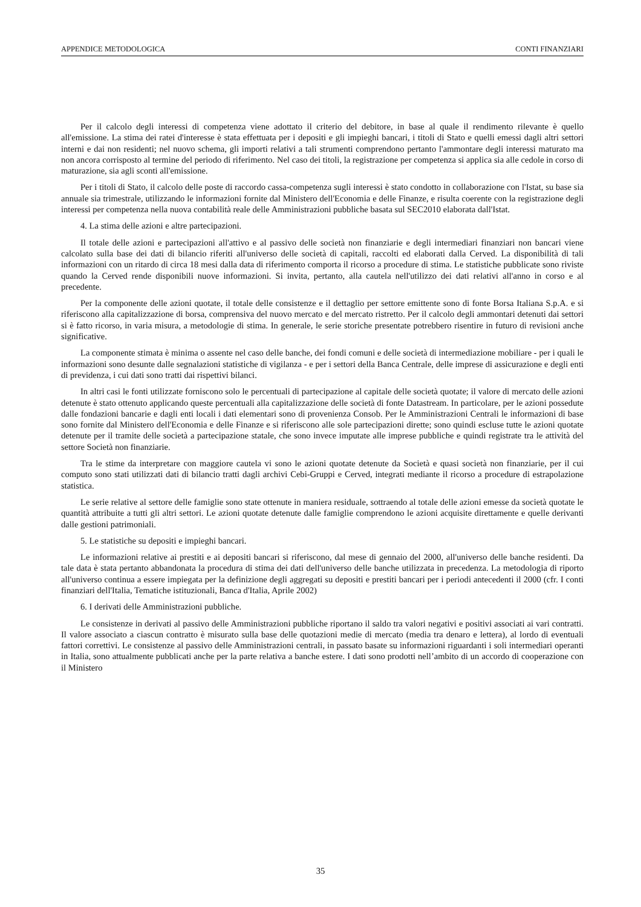APPENDICE METODOLOGICA CONTI FINANZIARI
Per il calcolo degli interessi di competenza viene adottato il criterio del debitore, in base al quale il rendimento rilevante è quello all'emissione. La stima dei ratei d'interesse è stata effettuata per i depositi e gli impieghi bancari, i titoli di Stato e quelli emessi dagli altri settori interni e dai non residenti; nel nuovo schema, gli importi relativi a tali strumenti comprendono pertanto l'ammontare degli interessi maturato ma non ancora corrisposto al termine del periodo di riferimento. Nel caso dei titoli, la registrazione per competenza si applica sia alle cedole in corso di maturazione, sia agli sconti all'emissione.
Per i titoli di Stato, il calcolo delle poste di raccordo cassa-competenza sugli interessi è stato condotto in collaborazione con l'Istat, su base sia annuale sia trimestrale, utilizzando le informazioni fornite dal Ministero dell'Economia e delle Finanze, e risulta coerente con la registrazione degli interessi per competenza nella nuova contabilità reale delle Amministrazioni pubbliche basata sul SEC2010 elaborata dall'Istat.
4. La stima delle azioni e altre partecipazioni.
Il totale delle azioni e partecipazioni all'attivo e al passivo delle società non finanziarie e degli intermediari finanziari non bancari viene calcolato sulla base dei dati di bilancio riferiti all'universo delle società di capitali, raccolti ed elaborati dalla Cerved. La disponibilità di tali informazioni con un ritardo di circa 18 mesi dalla data di riferimento comporta il ricorso a procedure di stima. Le statistiche pubblicate sono riviste quando la Cerved rende disponibili nuove informazioni. Si invita, pertanto, alla cautela nell'utilizzo dei dati relativi all'anno in corso e al precedente.
Per la componente delle azioni quotate, il totale delle consistenze e il dettaglio per settore emittente sono di fonte Borsa Italiana S.p.A. e si riferiscono alla capitalizzazione di borsa, comprensiva del nuovo mercato e del mercato ristretto. Per il calcolo degli ammontari detenuti dai settori si è fatto ricorso, in varia misura, a metodologie di stima. In generale, le serie storiche presentate potrebbero risentire in futuro di revisioni anche significative.
La componente stimata è minima o assente nel caso delle banche, dei fondi comuni e delle società di intermediazione mobiliare - per i quali le informazioni sono desunte dalle segnalazioni statistiche di vigilanza - e per i settori della Banca Centrale, delle imprese di assicurazione e degli enti di previdenza, i cui dati sono tratti dai rispettivi bilanci.
In altri casi le fonti utilizzate forniscono solo le percentuali di partecipazione al capitale delle società quotate; il valore di mercato delle azioni detenute è stato ottenuto applicando queste percentuali alla capitalizzazione delle società di fonte Datastream. In particolare, per le azioni possedute dalle fondazioni bancarie e dagli enti locali i dati elementari sono di provenienza Consob. Per le Amministrazioni Centrali le informazioni di base sono fornite dal Ministero dell'Economia e delle Finanze e si riferiscono alle sole partecipazioni dirette; sono quindi escluse tutte le azioni quotate detenute per il tramite delle società a partecipazione statale, che sono invece imputate alle imprese pubbliche e quindi registrate tra le attività del settore Società non finanziarie.
Tra le stime da interpretare con maggiore cautela vi sono le azioni quotate detenute da Società e quasi società non finanziarie, per il cui computo sono stati utilizzati dati di bilancio tratti dagli archivi Cebi-Gruppi e Cerved, integrati mediante il ricorso a procedure di estrapolazione statistica.
Le serie relative al settore delle famiglie sono state ottenute in maniera residuale, sottraendo al totale delle azioni emesse da società quotate le quantità attribuite a tutti gli altri settori. Le azioni quotate detenute dalle famiglie comprendono le azioni acquisite direttamente e quelle derivanti dalle gestioni patrimoniali.
5. Le statistiche su depositi e impieghi bancari.
Le informazioni relative ai prestiti e ai depositi bancari si riferiscono, dal mese di gennaio del 2000, all'universo delle banche residenti. Da tale data è stata pertanto abbandonata la procedura di stima dei dati dell'universo delle banche utilizzata in precedenza. La metodologia di riporto all'universo continua a essere impiegata per la definizione degli aggregati su depositi e prestiti bancari per i periodi antecedenti il 2000 (cfr. I conti finanziari dell'Italia, Tematiche istituzionali, Banca d'Italia, Aprile 2002)
6. I derivati delle Amministrazioni pubbliche.
Le consistenze in derivati al passivo delle Amministrazioni pubbliche riportano il saldo tra valori negativi e positivi associati ai vari contratti. Il valore associato a ciascun contratto è misurato sulla base delle quotazioni medie di mercato (media tra denaro e lettera), al lordo di eventuali fattori correttivi. Le consistenze al passivo delle Amministrazioni centrali, in passato basate su informazioni riguardanti i soli intermediari operanti in Italia, sono attualmente pubblicati anche per la parte relativa a banche estere. I dati sono prodotti nell’ambito di un accordo di cooperazione con il Ministero
35